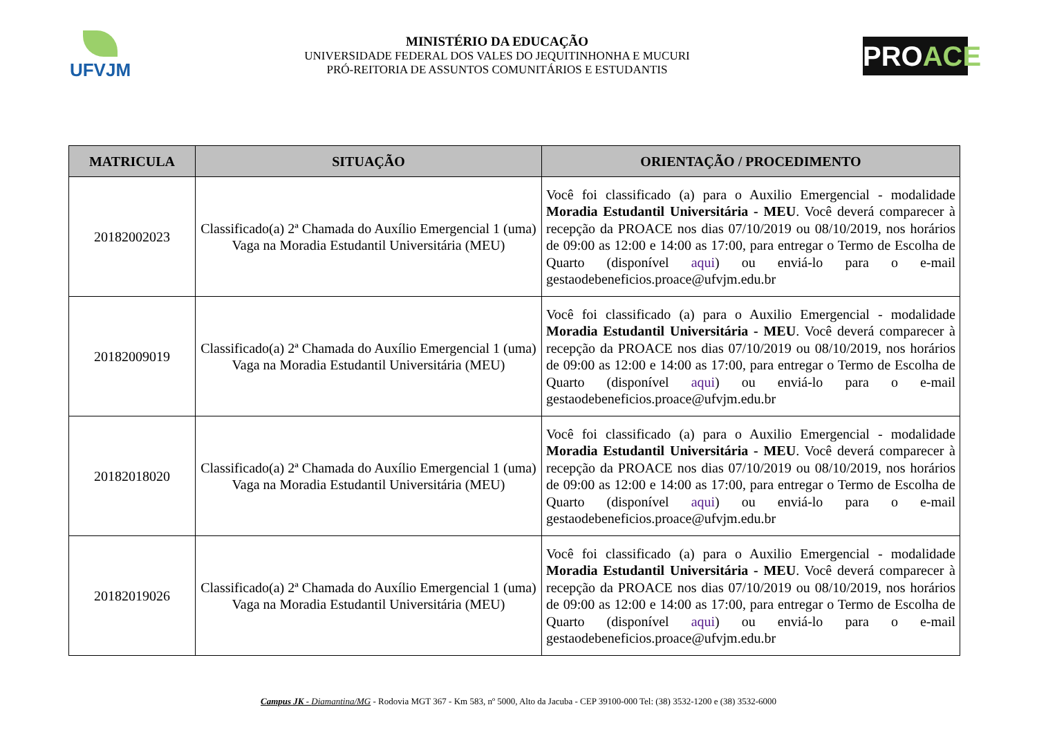UFVJM
MINISTÉRIO DA EDUCAÇÃO
UNIVERSIDADE FEDERAL DOS VALES DO JEQUITINHONHA E MUCURI
PRÓ-REITORIA DE ASSUNTOS COMUNITÁRIOS E ESTUDANTIS
PROACE
| MATRICULA | SITUAÇÃO | ORIENTAÇÃO / PROCEDIMENTO |
| --- | --- | --- |
| 20182002023 | Classificado(a) 2ª Chamada do Auxílio Emergencial 1 (uma) Vaga na Moradia Estudantil Universitária (MEU) | Você foi classificado (a) para o Auxilio Emergencial - modalidade Moradia Estudantil Universitária - MEU . Você deverá comparecer à recepção da PROACE nos dias 07/10/2019 ou 08/10/2019, nos horários de 09:00 as 12:00 e 14:00 as 17:00, para entregar o Termo de Escolha de Quarto (disponível aqui ) ou enviá-lo para o e-mail gestaodebeneficios.proace@ufvjm.edu.br |
| 20182009019 | Classificado(a) 2ª Chamada do Auxílio Emergencial 1 (uma) Vaga na Moradia Estudantil Universitária (MEU) | Você foi classificado (a) para o Auxilio Emergencial - modalidade Moradia Estudantil Universitária - MEU . Você deverá comparecer à recepção da PROACE nos dias 07/10/2019 ou 08/10/2019, nos horários de 09:00 as 12:00 e 14:00 as 17:00, para entregar o Termo de Escolha de Quarto (disponível aqui ) ou enviá-lo para o e-mail gestaodebeneficios.proace@ufvjm.edu.br |
| 20182018020 | Classificado(a) 2ª Chamada do Auxílio Emergencial 1 (uma) Vaga na Moradia Estudantil Universitária (MEU) | Você foi classificado (a) para o Auxilio Emergencial - modalidade Moradia Estudantil Universitária - MEU . Você deverá comparecer à recepção da PROACE nos dias 07/10/2019 ou 08/10/2019, nos horários de 09:00 as 12:00 e 14:00 as 17:00, para entregar o Termo de Escolha de Quarto (disponível aqui ) ou enviá-lo para o e-mail gestaodebeneficios.proace@ufvjm.edu.br |
| 20182019026 | Classificado(a) 2ª Chamada do Auxílio Emergencial 1 (uma) Vaga na Moradia Estudantil Universitária (MEU) | Você foi classificado (a) para o Auxilio Emergencial - modalidade Moradia Estudantil Universitária - MEU . Você deverá comparecer à recepção da PROACE nos dias 07/10/2019 ou 08/10/2019, nos horários de 09:00 as 12:00 e 14:00 as 17:00, para entregar o Termo de Escolha de Quarto (disponível aqui ) ou enviá-lo para o e-mail gestaodebeneficios.proace@ufvjm.edu.br |
Campus JK - Diamantina/MG - Rodovia MGT 367 - Km 583, nº 5000, Alto da Jacuba - CEP 39100-000 Tel: (38) 3532-1200 e (38) 3532-6000